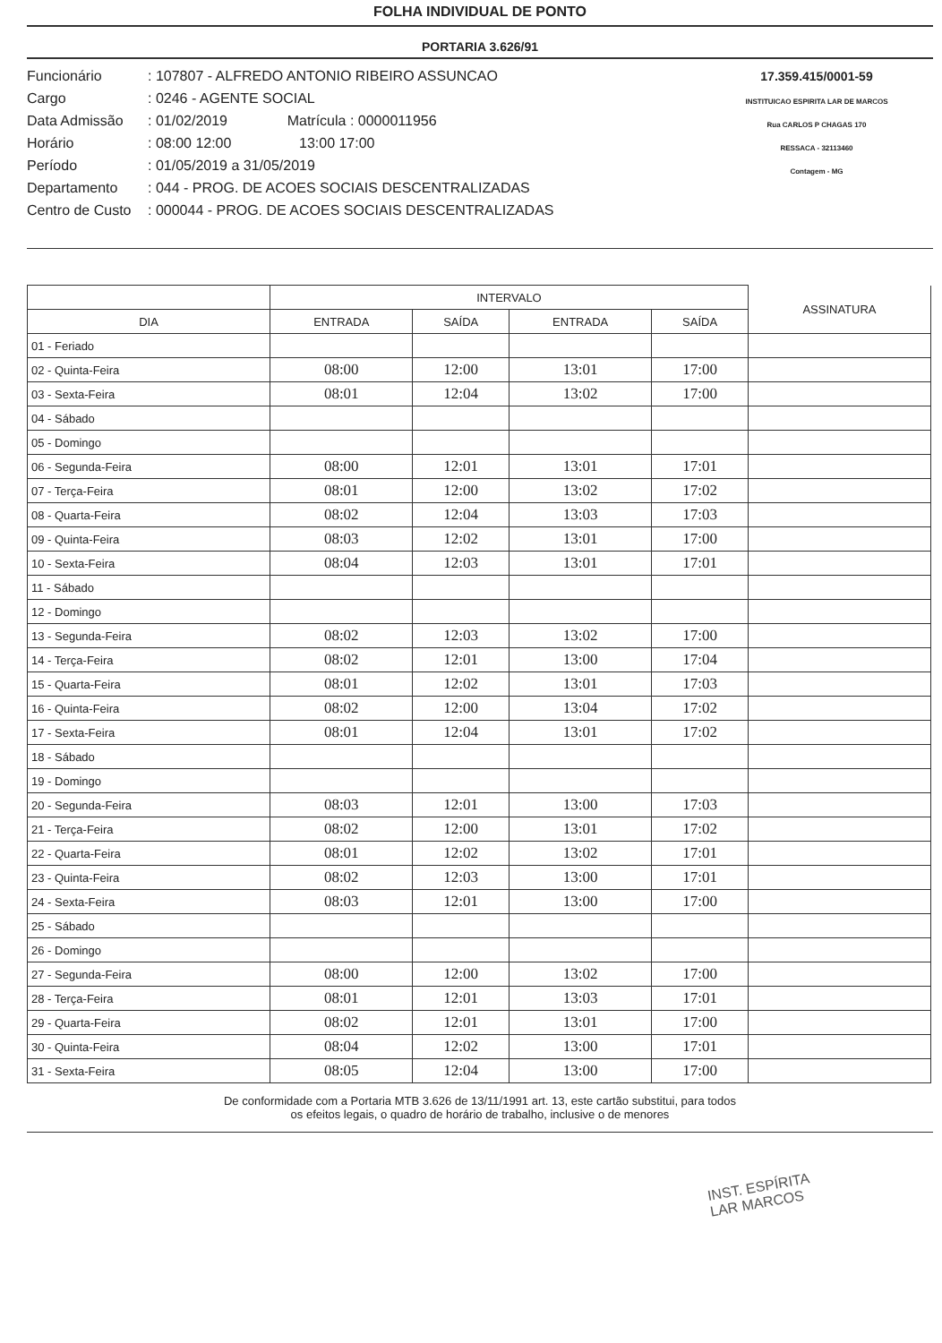FOLHA INDIVIDUAL DE PONTO
PORTARIA 3.626/91
Funcionário: 107807 - ALFREDO ANTONIO RIBEIRO ASSUNCAO
Cargo: 0246 - AGENTE SOCIAL
Data Admissão: 01/02/2019 Matrícula : 0000011956
Horário: 08:00 12:00 13:00 17:00
Período: 01/05/2019 a 31/05/2019
Departamento: 044 - PROG. DE ACOES SOCIAIS DESCENTRALIZADAS
Centro de Custo: 000044 - PROG. DE ACOES SOCIAIS DESCENTRALIZADAS
17.359.415/0001-59
INSTITUICAO ESPIRITA LAR DE MARCOS
Rua CARLOS P CHAGAS 170
RESSACA - 32113460
Contagem - MG
| | INTERVALO | | | | ASSINATURA |
| --- | --- | --- | --- | --- | --- |
| DIA | ENTRADA | SAÍDA | ENTRADA | SAÍDA | |
| 01 - Feriado | | | | | |
| 02 - Quinta-Feira | 08:00 | 12:00 | 13:01 | 17:00 | |
| 03 - Sexta-Feira | 08:01 | 12:04 | 13:02 | 17:00 | |
| 04 - Sábado | | | | | |
| 05 - Domingo | | | | | |
| 06 - Segunda-Feira | 08:00 | 12:01 | 13:01 | 17:01 | |
| 07 - Terça-Feira | 08:01 | 12:00 | 13:02 | 17:02 | |
| 08 - Quarta-Feira | 08:02 | 12:04 | 13:03 | 17:03 | |
| 09 - Quinta-Feira | 08:03 | 12:02 | 13:01 | 17:00 | |
| 10 - Sexta-Feira | 08:04 | 12:03 | 13:01 | 17:01 | |
| 11 - Sábado | | | | | |
| 12 - Domingo | | | | | |
| 13 - Segunda-Feira | 08:02 | 12:03 | 13:02 | 17:00 | |
| 14 - Terça-Feira | 08:02 | 12:01 | 13:00 | 17:04 | |
| 15 - Quarta-Feira | 08:01 | 12:02 | 13:01 | 17:03 | |
| 16 - Quinta-Feira | 08:02 | 12:00 | 13:04 | 17:02 | |
| 17 - Sexta-Feira | 08:01 | 12:04 | 13:01 | 17:02 | |
| 18 - Sábado | | | | | |
| 19 - Domingo | | | | | |
| 20 - Segunda-Feira | 08:03 | 12:01 | 13:00 | 17:03 | |
| 21 - Terça-Feira | 08:02 | 12:00 | 13:01 | 17:02 | |
| 22 - Quarta-Feira | 08:01 | 12:02 | 13:02 | 17:01 | |
| 23 - Quinta-Feira | 08:02 | 12:03 | 13:00 | 17:01 | |
| 24 - Sexta-Feira | 08:03 | 12:01 | 13:00 | 17:00 | |
| 25 - Sábado | | | | | |
| 26 - Domingo | | | | | |
| 27 - Segunda-Feira | 08:00 | 12:00 | 13:02 | 17:00 | |
| 28 - Terça-Feira | 08:01 | 12:01 | 13:03 | 17:01 | |
| 29 - Quarta-Feira | 08:02 | 12:01 | 13:01 | 17:00 | |
| 30 - Quinta-Feira | 08:04 | 12:02 | 13:00 | 17:01 | |
| 31 - Sexta-Feira | 08:05 | 12:04 | 13:00 | 17:00 | |
De conformidade com a Portaria MTB 3.626 de 13/11/1991 art. 13, este cartão substitui, para todos
os efeitos legais, o quadro de horário de trabalho, inclusive o de menores
INST. ESPÍRITA
LAR MARCOS